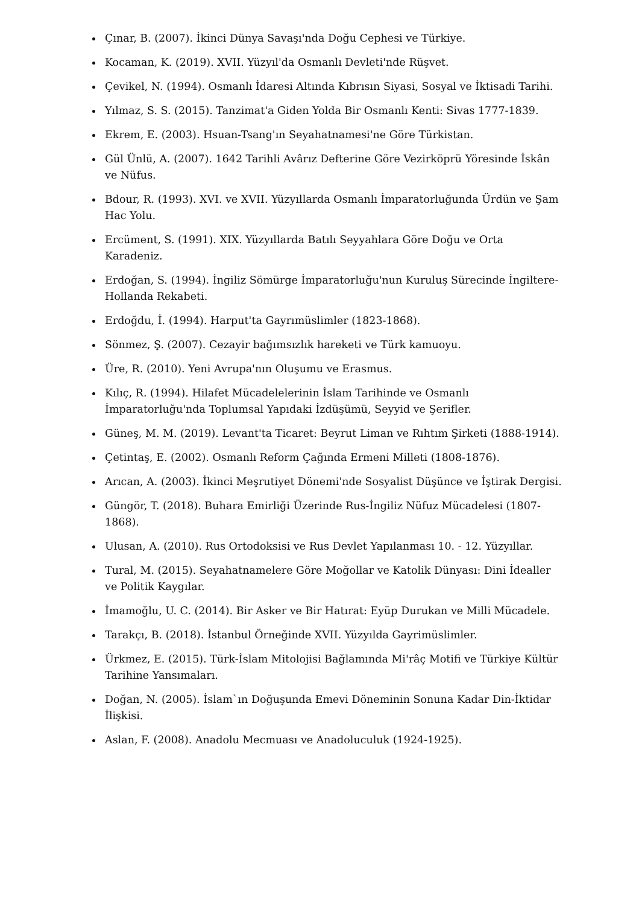Çınar, B. (2007). İkinci Dünya Savaşı'nda Doğu Cephesi ve Türkiye.
Kocaman, K. (2019). XVII. Yüzyıl'da Osmanlı Devleti'nde Rüşvet.
Çevikel, N. (1994). Osmanlı İdaresi Altında Kıbrısın Siyasi, Sosyal ve İktisadi Tarihi.
Yılmaz, S. S. (2015). Tanzimat'a Giden Yolda Bir Osmanlı Kenti: Sivas 1777-1839.
Ekrem, E. (2003). Hsuan-Tsang'ın Seyahatnamesi'ne Göre Türkistan.
Gül Ünlü, A. (2007). 1642 Tarihli Avârız Defterine Göre Vezirköprü Yöresinde İskân ve Nüfus.
Bdour, R. (1993). XVI. ve XVII. Yüzyıllarda Osmanlı İmparatorluğunda Ürdün ve Şam Hac Yolu.
Ercüment, S. (1991). XIX. Yüzyıllarda Batılı Seyyahlara Göre Doğu ve Orta Karadeniz.
Erdoğan, S. (1994). İngiliz Sömürge İmparatorluğu'nun Kuruluş Sürecinde İngiltere-Hollanda Rekabeti.
Erdoğdu, İ. (1994). Harput'ta Gayrımüslimler (1823-1868).
Sönmez, Ş. (2007). Cezayir bağımsızlık hareketi ve Türk kamuoyu.
Üre, R. (2010). Yeni Avrupa'nın Oluşumu ve Erasmus.
Kılıç, R. (1994). Hilafet Mücadelelerinin İslam Tarihinde ve Osmanlı İmparatorluğu'nda Toplumsal Yapıdaki İzdüşümü, Seyyid ve Şerifler.
Güneş, M. M. (2019). Levant'ta Ticaret: Beyrut Liman ve Rıhtım Şirketi (1888-1914).
Çetintaş, E. (2002). Osmanlı Reform Çağında Ermeni Milleti (1808-1876).
Arıcan, A. (2003). İkinci Meşrutiyet Dönemi'nde Sosyalist Düşünce ve İştirak Dergisi.
Güngör, T. (2018). Buhara Emirliği Üzerinde Rus-İngiliz Nüfuz Mücadelesi (1807-1868).
Ulusan, A. (2010). Rus Ortodoksisi ve Rus Devlet Yapılanması 10. - 12. Yüzyıllar.
Tural, M. (2015). Seyahatnamelere Göre Moğollar ve Katolik Dünyası: Dini İdealler ve Politik Kaygılar.
İmamoğlu, U. C. (2014). Bir Asker ve Bir Hatırat: Eyüp Durukan ve Milli Mücadele.
Tarakçı, B. (2018). İstanbul Örneğinde XVII. Yüzyılda Gayrimüslimler.
Ürkmez, E. (2015). Türk-İslam Mitolojisi Bağlamında Mi'râç Motifi ve Türkiye Kültür Tarihine Yansımaları.
Doğan, N. (2005). İslam`ın Doğuşunda Emevi Döneminin Sonuna Kadar Din-İktidar İlişkisi.
Aslan, F. (2008). Anadolu Mecmuası ve Anadoluculuk (1924-1925).